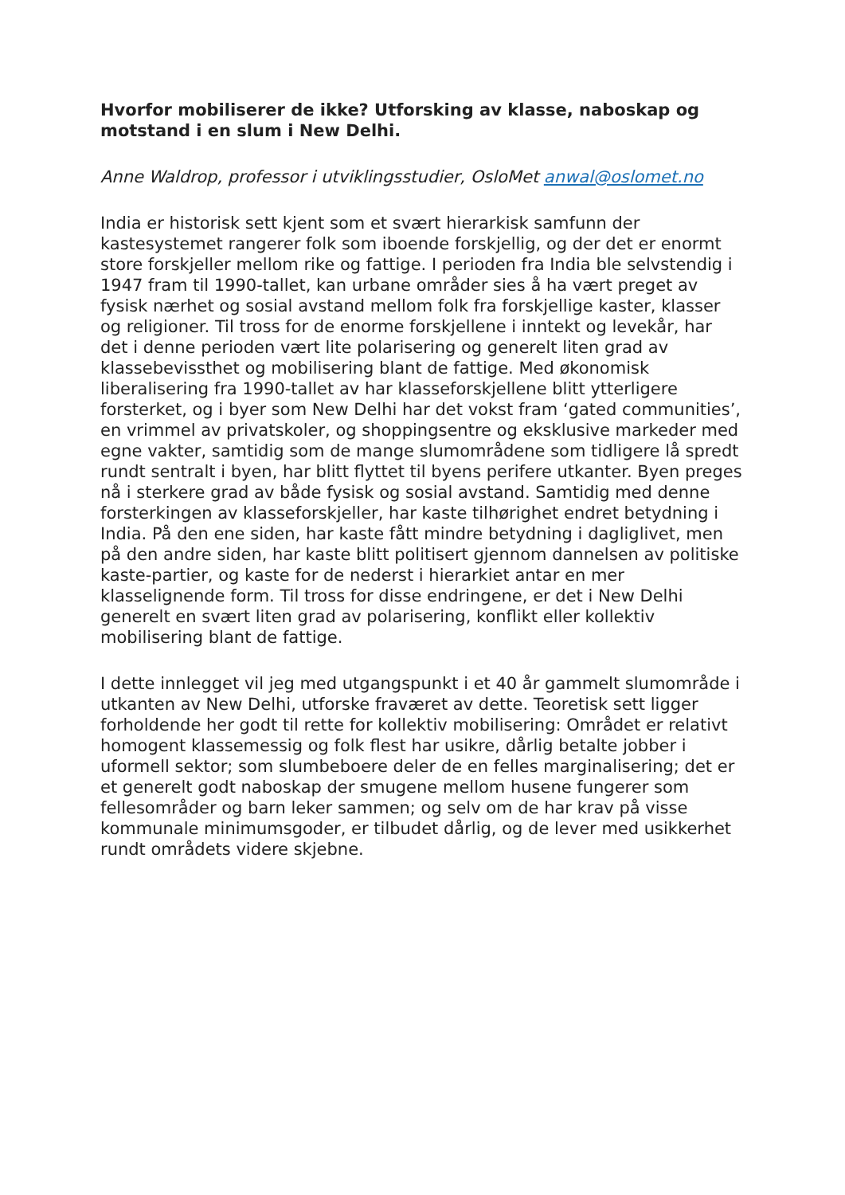Hvorfor mobiliserer de ikke? Utforsking av klasse, naboskap og motstand i en slum i New Delhi.
Anne Waldrop, professor i utviklingsstudier, OsloMet anwal@oslomet.no
India er historisk sett kjent som et svært hierarkisk samfunn der kastesystemet rangerer folk som iboende forskjellig, og der det er enormt store forskjeller mellom rike og fattige. I perioden fra India ble selvstendig i 1947 fram til 1990-tallet, kan urbane områder sies å ha vært preget av fysisk nærhet og sosial avstand mellom folk fra forskjellige kaster, klasser og religioner. Til tross for de enorme forskjellene i inntekt og levekår, har det i denne perioden vært lite polarisering og generelt liten grad av klassebevissthet og mobilisering blant de fattige. Med økonomisk liberalisering fra 1990-tallet av har klasseforskjellene blitt ytterligere forsterket, og i byer som New Delhi har det vokst fram ‘gated communities’, en vrimmel av privatskoler, og shoppingsentre og eksklusive markeder med egne vakter, samtidig som de mange slumområdene som tidligere lå spredt rundt sentralt i byen, har blitt flyttet til byens perifere utkanter. Byen preges nå i sterkere grad av både fysisk og sosial avstand. Samtidig med denne forsterkingen av klasseforskjeller, har kaste tilhørighet endret betydning i India. På den ene siden, har kaste fått mindre betydning i dagliglivet, men på den andre siden, har kaste blitt politisert gjennom dannelsen av politiske kaste-partier, og kaste for de nederst i hierarkiet antar en mer klasselignende form. Til tross for disse endringene, er det i New Delhi generelt en svært liten grad av polarisering, konflikt eller kollektiv mobilisering blant de fattige.
I dette innlegget vil jeg med utgangspunkt i et 40 år gammelt slumområde i utkanten av New Delhi, utforske fraværet av dette. Teoretisk sett ligger forholdende her godt til rette for kollektiv mobilisering: Området er relativt homogent klassemessig og folk flest har usikre, dårlig betalte jobber i uformell sektor; som slumbeboere deler de en felles marginalisering; det er et generelt godt naboskap der smugene mellom husene fungerer som fellesområder og barn leker sammen; og selv om de har krav på visse kommunale minimumsgoder, er tilbudet dårlig, og de lever med usikkerhet rundt områdets videre skjebne.